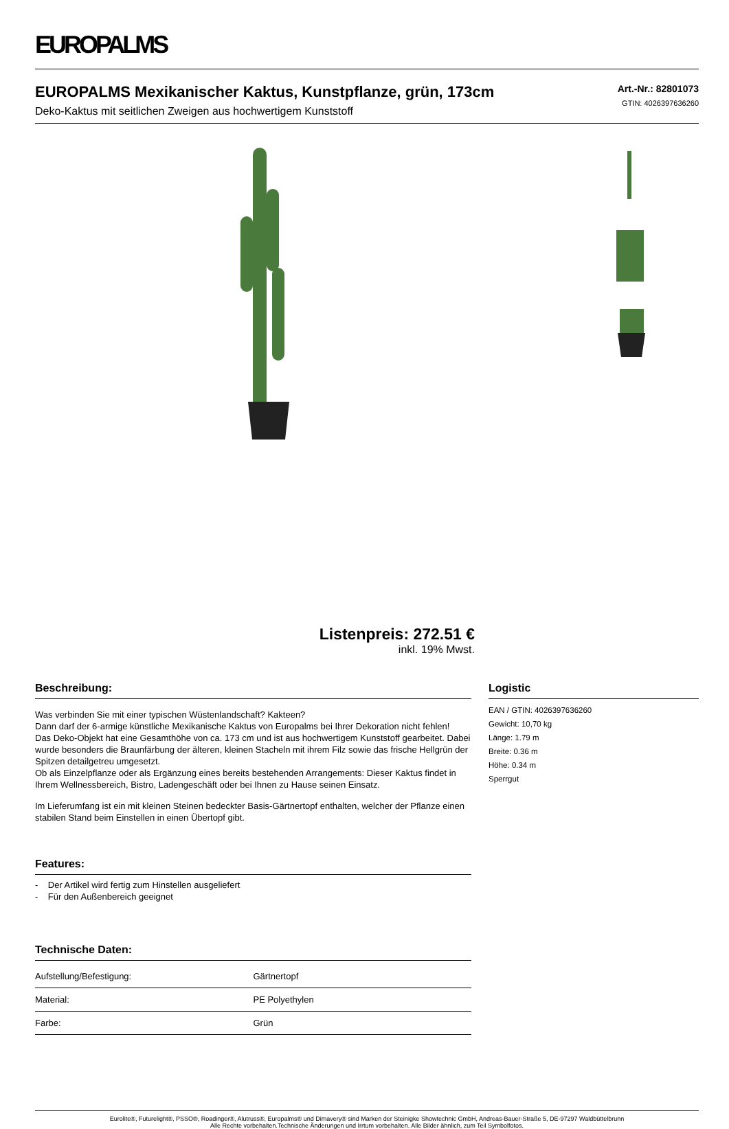EUROPALMS
EUROPALMS Mexikanischer Kaktus, Kunstpflanze, grün, 173cm
Deko-Kaktus mit seitlichen Zweigen aus hochwertigem Kunststoff
Art.-Nr.: 82801073
GTIN: 4026397636260
Listenpreis: 272.51 €
inkl. 19% Mwst.
Beschreibung:
Was verbinden Sie mit einer typischen Wüstenlandschaft? Kakteen?
Dann darf der 6-armige künstliche Mexikanische Kaktus von Europalms bei Ihrer Dekoration nicht fehlen!
Das Deko-Objekt hat eine Gesamthöhe von ca. 173 cm und ist aus hochwertigem Kunststoff gearbeitet. Dabei wurde besonders die Braunfärbung der älteren, kleinen Stacheln mit ihrem Filz sowie das frische Hellgrün der Spitzen detailgetreu umgesetzt.
Ob als Einzelpflanze oder als Ergänzung eines bereits bestehenden Arrangements: Dieser Kaktus findet in Ihrem Wellnessbereich, Bistro, Ladengeschäft oder bei Ihnen zu Hause seinen Einsatz.
Im Lieferumfang ist ein mit kleinen Steinen bedeckter Basis-Gärtnertopf enthalten, welcher der Pflanze einen stabilen Stand beim Einstellen in einen Übertopf gibt.
Features:
- Der Artikel wird fertig zum Hinstellen ausgeliefert
- Für den Außenbereich geeignet
Technische Daten:
| Aufstellung/Befestigung: | Gärtnertopf |
| Material: | PE Polyethylen |
| Farbe: | Grün |
Logistic
EAN / GTIN: 4026397636260
Gewicht: 10,70 kg
Länge: 1.79 m
Breite: 0.36 m
Höhe: 0.34 m
Sperrgut
Eurolite®, Futurelight®, PSSO®, Roadinger®, Alutruss®, Europalms® und Dimavery® sind Marken der Steinigke Showtechnic GmbH, Andreas-Bauer-Straße 5, DE-97297 Waldbüttelbrunn
Alle Rechte vorbehalten.Technische Änderungen und Irrtum vorbehalten. Alle Bilder ähnlich, zum Teil Symbolfotos.